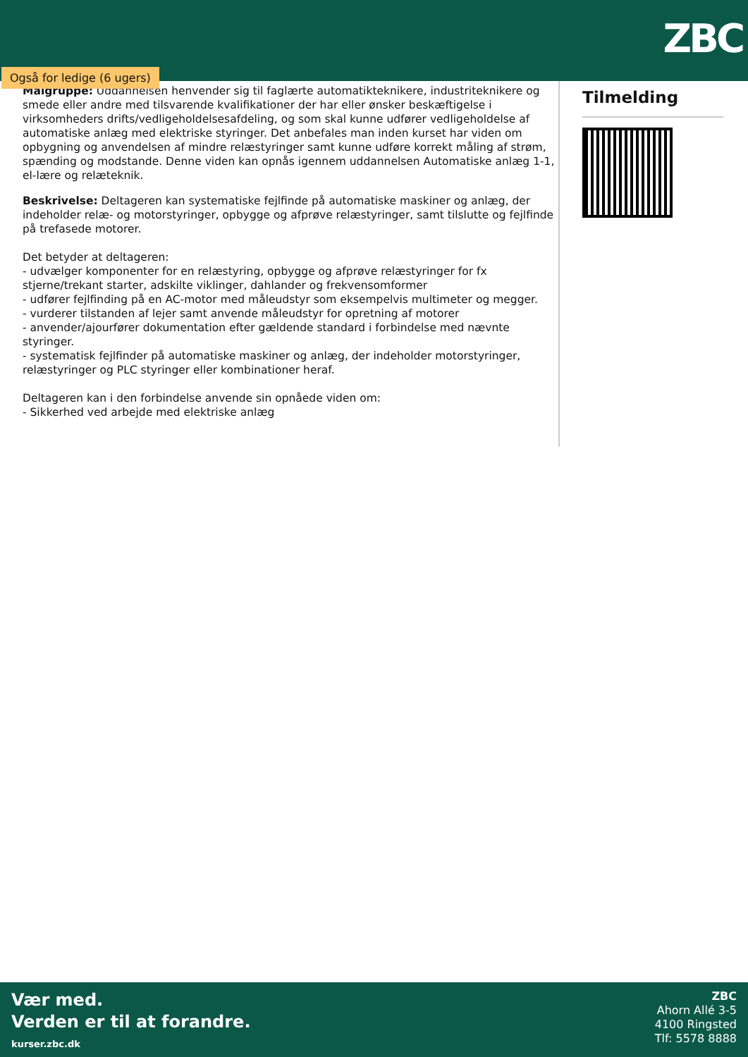ZBC
Også for ledige (6 ugers)
Målgruppe: Uddannelsen henvender sig til faglærte automatikteknikere, industriteknikere og smede eller andre med tilsvarende kvalifikationer der har eller ønsker beskæftigelse i virksomheders drifts/vedligeholdelsesafdeling, og som skal kunne udfører vedligeholdelse af automatiske anlæg med elektriske styringer. Det anbefales man inden kurset har viden om opbygning og anvendelsen af mindre relæstyringer samt kunne udføre korrekt måling af strøm, spænding og modstande. Denne viden kan opnås igennem uddannelsen Automatiske anlæg 1-1, el-lære og relæteknik.
Beskrivelse: Deltageren kan systematiske fejlfinde på automatiske maskiner og anlæg, der indeholder relæ- og motorstyringer, opbygge og afprøve relæstyringer, samt tilslutte og fejlfinde på trefasede motorer.
Det betyder at deltageren:
- udvælger komponenter for en relæstyring, opbygge og afprøve relæstyringer for fx stjerne/trekant starter, adskilte viklinger, dahlander og frekvensomformer
- udfører fejlfinding på en AC-motor med måleudstyr som eksempelvis multimeter og megger.
- vurderer tilstanden af lejer samt anvende måleudstyr for opretning af motorer
- anvender/ajourfører dokumentation efter gældende standard i forbindelse med nævnte styringer.
- systematisk fejlfinder på automatiske maskiner og anlæg, der indeholder motorstyringer, relæstyringer og PLC styringer eller kombinationer heraf.
Deltageren kan i den forbindelse anvende sin opnåede viden om:
- Sikkerhed ved arbejde med elektriske anlæg
Tilmelding
Vær med.
Verden er til at forandre.
kurser.zbc.dk
ZBC
Ahorn Allé 3-5
4100 Ringsted
Tlf: 5578 8888